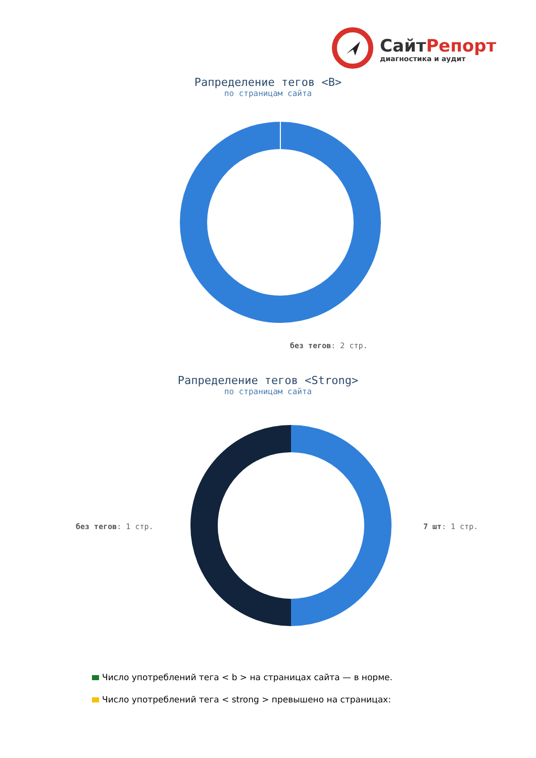СайтРепорт
диагностика и аудит
Рапределение тегов <B>
по страницам сайта
без тегов: 2 стр.
Рапределение тегов <Strong>
по страницам сайта
без тегов: 1 стр. 7 шт: 1 стр.
Число употреблений тега < b > на страницах сайта — в норме.
Число употреблений тега < strong > превышено на страницах: